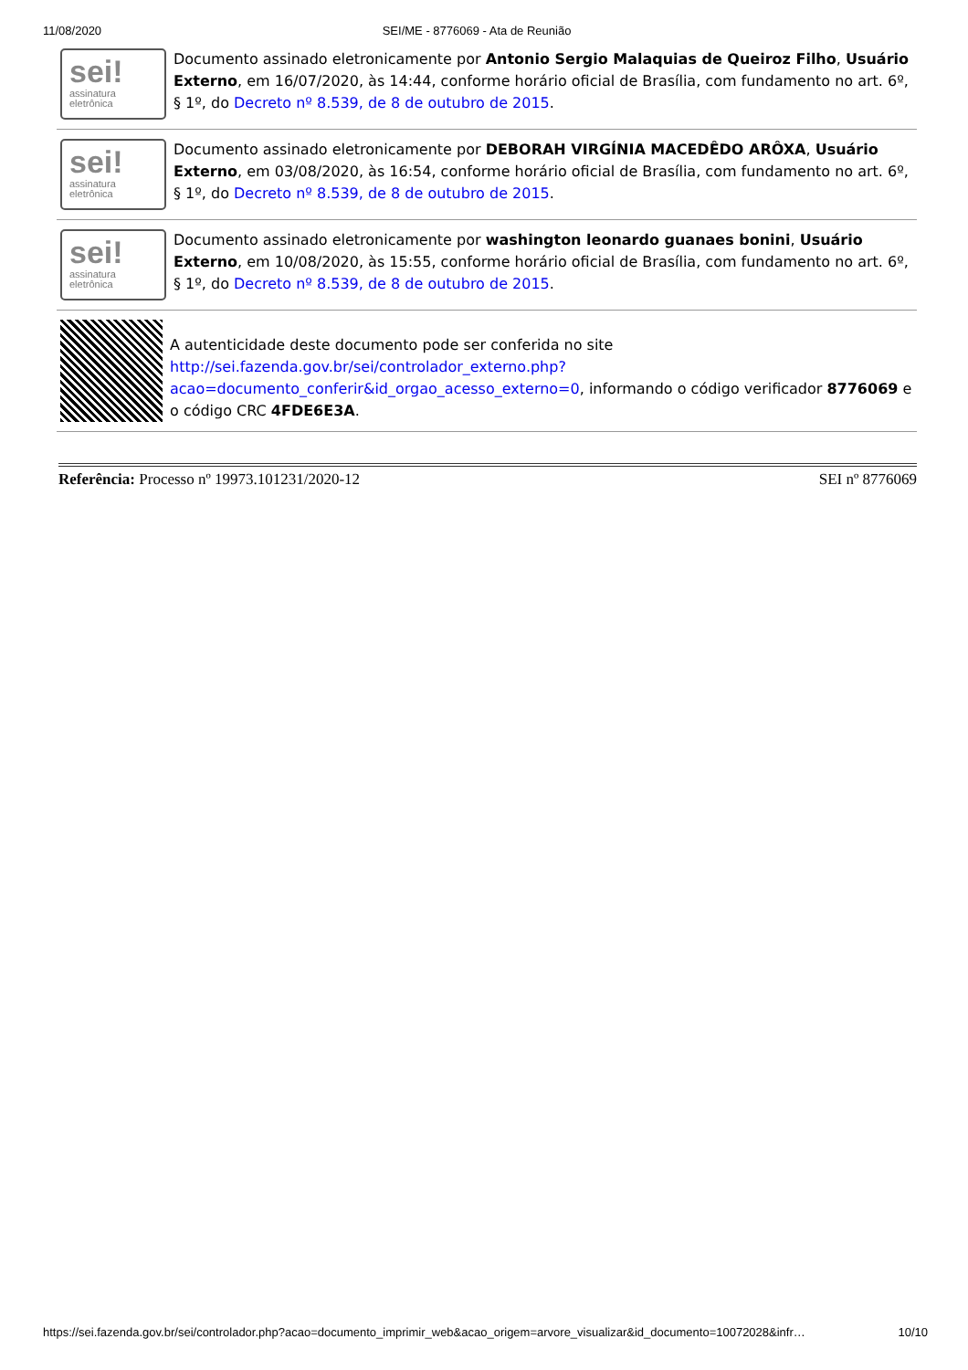11/08/2020 SEI/ME - 8776069 - Ata de Reunião
sei!
assinatura eletrônica
Documento assinado eletronicamente por Antonio Sergio Malaquias de Queiroz Filho, Usuário Externo, em 16/07/2020, às 14:44, conforme horário oficial de Brasília, com fundamento no art. 6º, § 1º, do Decreto nº 8.539, de 8 de outubro de 2015.
sei!
assinatura eletrônica
Documento assinado eletronicamente por DEBORAH VIRGÍNIA MACEDÊDO ARÔXA, Usuário Externo, em 03/08/2020, às 16:54, conforme horário oficial de Brasília, com fundamento no art. 6º, § 1º, do Decreto nº 8.539, de 8 de outubro de 2015.
sei!
assinatura eletrônica
Documento assinado eletronicamente por washington leonardo guanaes bonini, Usuário Externo, em 10/08/2020, às 15:55, conforme horário oficial de Brasília, com fundamento no art. 6º, § 1º, do Decreto nº 8.539, de 8 de outubro de 2015.
A autenticidade deste documento pode ser conferida no site http://sei.fazenda.gov.br/sei/controlador_externo.php?acao=documento_conferir&id_orgao_acesso_externo=0, informando o código verificador 8776069 e o código CRC 4FDE6E3A.
Referência: Processo nº 19973.101231/2020-12 SEI nº 8776069
https://sei.fazenda.gov.br/sei/controlador.php?acao=documento_imprimir_web&acao_origem=arvore_visualizar&id_documento=10072028&infr… 10/10